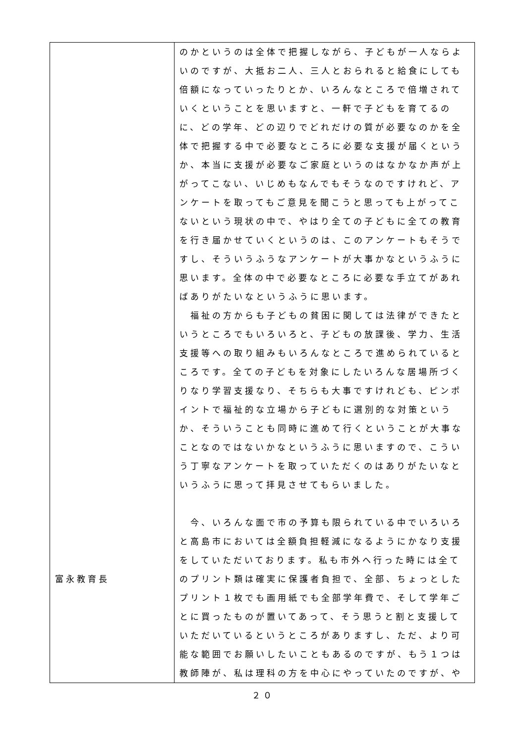| 富永教育長 | のかというのは全体で把握しながら、子どもが一人ならよいのですが、大抵お二人、三人とおられると給食にしても倍額になっていったりとか、いろんなところで倍増されていくということを思いますと、一軒で子どもを育てるのに、どの学年、どの辺りでどれだけの質が必要なのかを全体で把握する中で必要なところに必要な支援が届くというか、本当に支援が必要なご家庭というのはなかなか声が上がってこない、いじめもなんでもそうなのですけれど、アンケートを取ってもご意見を聞こうと思っても上がってこないという現状の中で、やはり全ての子どもに全ての教育を行き届かせていくというのは、このアンケートもそうですし、そういうふうなアンケートが大事かなというふうに思います。全体の中で必要なところに必要な手立てがあればありがたいなというふうに思います。 福祉の方からも子どもの貧困に関しては法律ができたというところでもいろいろと、子どもの放課後、学力、生活支援等への取り組みもいろんなところで進められているところです。全ての子どもを対象にしたいろんな居場所づくりなり学習支援なり、そちらも大事ですけれども、ピンポイントで福祉的な立場から子どもに選別的な対策というか、そういうことも同時に進めて行くということが大事なことなのではないかなというふうに思いますので、こういう丁寧なアンケートを取っていただくのはありがたいなというふうに思って拝見させてもらいました。 今、いろんな面で市の予算も限られている中でいろいろと高島市においては全額負担軽減になるようにかなり支援をしていただいております。私も市外へ行った時には全てのプリント類は確実に保護者負担で、全部、ちょっとしたプリント１枚でも画用紙でも全部学年費で、そして学年ごとに買ったものが置いてあって、そう思うと割と支援していただいているというところがありますし、ただ、より可能な範囲でお願いしたいこともあるのですが、もう１つは教師陣が、私は理科の方を中心にやっていたのですが、や |
２０